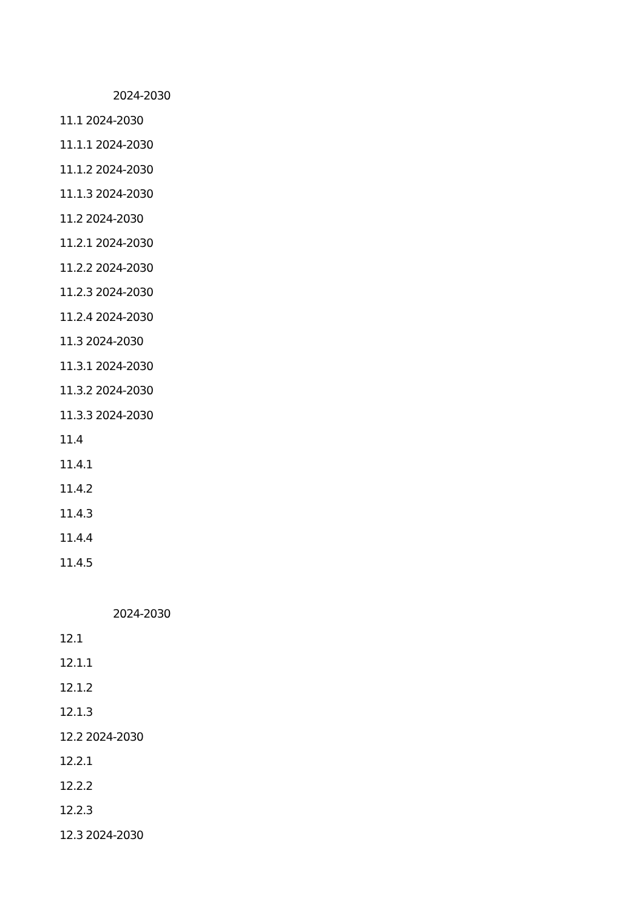2024-2030
11.1 2024-2030
11.1.1 2024-2030
11.1.2 2024-2030
11.1.3 2024-2030
11.2 2024-2030
11.2.1 2024-2030
11.2.2 2024-2030
11.2.3 2024-2030
11.2.4 2024-2030
11.3 2024-2030
11.3.1 2024-2030
11.3.2 2024-2030
11.3.3 2024-2030
11.4
11.4.1
11.4.2
11.4.3
11.4.4
11.4.5
2024-2030
12.1
12.1.1
12.1.2
12.1.3
12.2 2024-2030
12.2.1
12.2.2
12.2.3
12.3 2024-2030